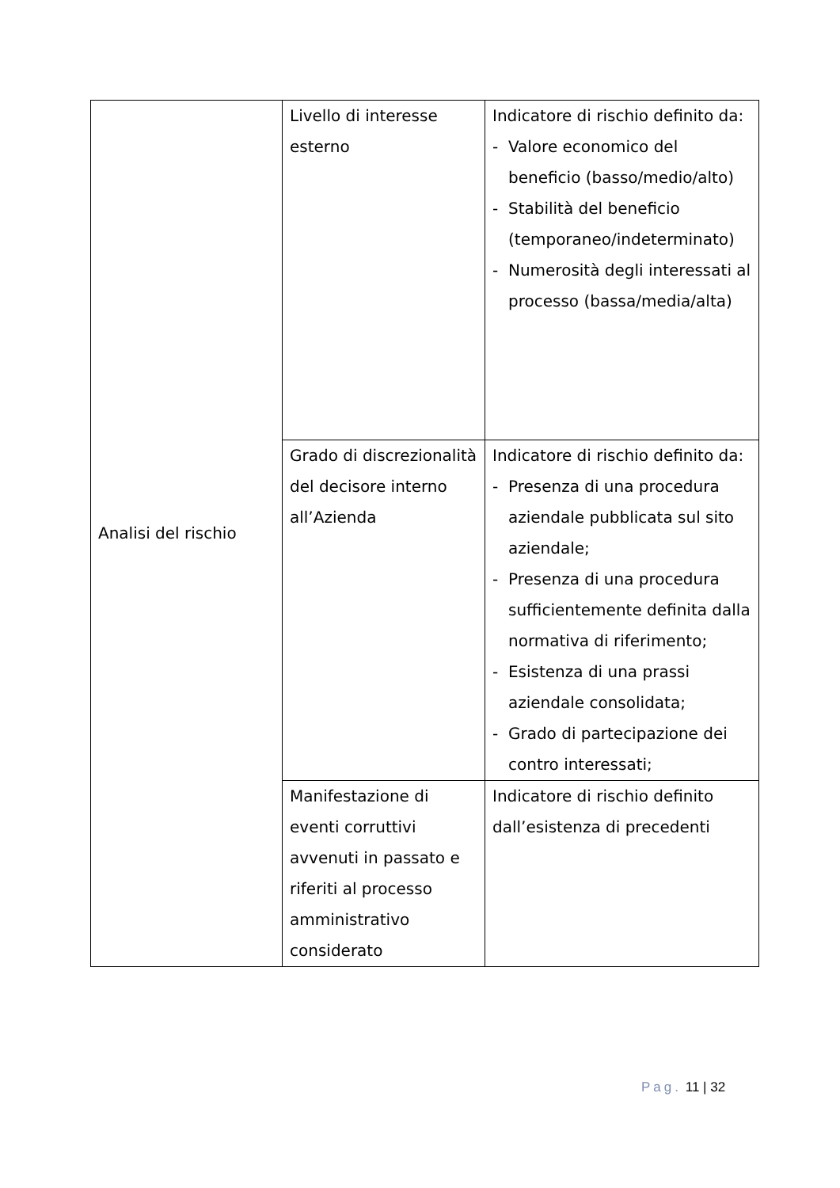| Analisi del rischio | Livello di interesse esterno | Indicatore di rischio definito da: - Valore economico del beneficio (basso/medio/alto) - Stabilità del beneficio (temporaneo/indeterminato) - Numerosità degli interessati al processo (bassa/media/alta) |
| | Grado di discrezionalità del decisore interno all’Azienda | Indicatore di rischio definito da: - Presenza di una procedura aziendale pubblicata sul sito aziendale; - Presenza di una procedura sufficientemente definita dalla normativa di riferimento; - Esistenza di una prassi aziendale consolidata; - Grado di partecipazione dei contro interessati; |
| | Manifestazione di eventi corruttivi avvenuti in passato e riferiti al processo amministrativo considerato | Indicatore di rischio definito dall’esistenza di precedenti |
Pag. 11 | 32